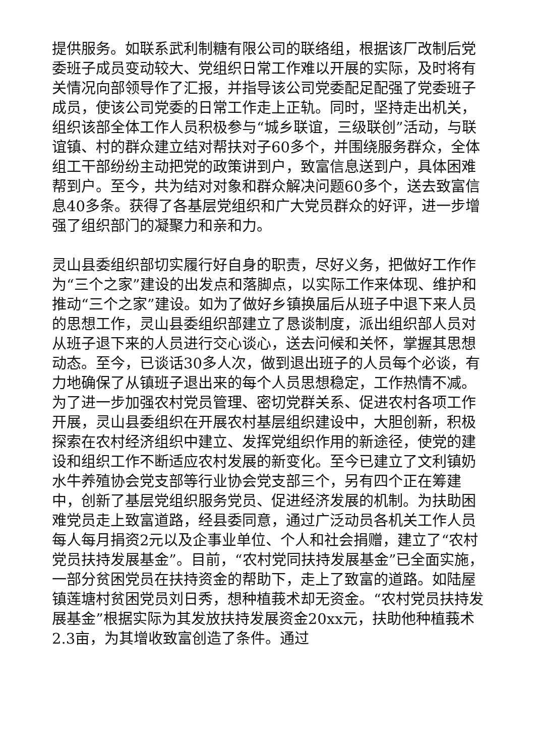提供服务。如联系武利制糖有限公司的联络组，根据该厂改制后党委班子成员变动较大、党组织日常工作难以开展的实际，及时将有关情况向部领导作了汇报，并指导该公司党委配足配强了党委班子成员，使该公司党委的日常工作走上正轨。同时，坚持走出机关，组织该部全体工作人员积极参与“城乡联谊，三级联创”活动，与联谊镇、村的群众建立结对帮扶对子60多个，并围绕服务群众，全体组工干部纷纷主动把党的政策讲到户，致富信息送到户，具体困难帮到户。至今，共为结对对象和群众解决问题60多个，送去致富信息40多条。获得了各基层党组织和广大党员群众的好评，进一步增强了组织部门的凝聚力和亲和力。
灵山县委组织部切实履行好自身的职责，尽好义务，把做好工作作为“三个之家”建设的出发点和落脚点，以实际工作来体现、维护和推动“三个之家”建设。如为了做好乡镇换届后从班子中退下来人员的思想工作，灵山县委组织部建立了恳谈制度，派出组织部人员对从班子退下来的人员进行交心谈心，送去问候和关怀，掌握其思想动态。至今，已谈话30多人次，做到退出班子的人员每个必谈，有力地确保了从镇班子退出来的每个人员思想稳定，工作热情不减。为了进一步加强农村党员管理、密切党群关系、促进农村各项工作开展，灵山县委组织在开展农村基层组织建设中，大胆创新，积极探索在农村经济组织中建立、发挥党组织作用的新途径，使党的建设和组织工作不断适应农村发展的新变化。至今已建立了文利镇奶水牛养殖协会党支部等行业协会党支部三个，另有四个正在筹建中，创新了基层党组织服务党员、促进经济发展的机制。为扶助困难党员走上致富道路，经县委同意，通过广泛动员各机关工作人员每人每月捐资2元以及企事业单位、个人和社会捐赠，建立了“农村党员扶持发展基金”。目前，“农村党同扶持发展基金”已全面实施，一部分贫困党员在扶持资金的帮助下，走上了致富的道路。如陆屋镇莲塘村贫困党员刘日秀，想种植莪术却无资金。“农村党员扶持发展基金”根据实际为其发放扶持发展资金20xx元，扶助他种植莪术2.3亩，为其增收致富创造了条件。通过